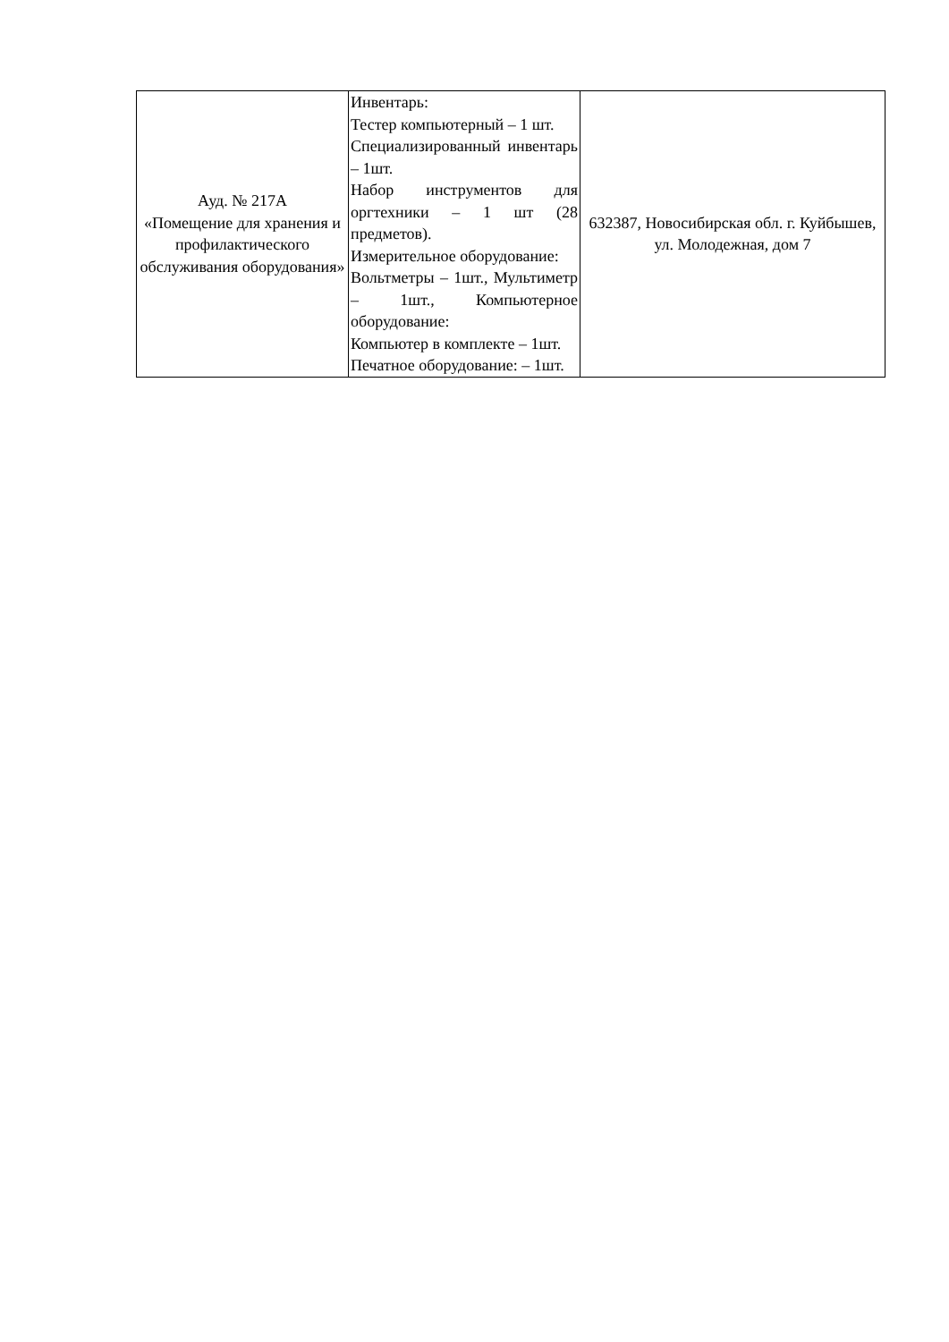| Ауд. № 217А «Помещение для хранения и профилактического обслуживания оборудования» | Инвентарь: Тестер компьютерный – 1 шт. Специализированный инвентарь – 1шт. Набор инструментов для оргтехники – 1 шт (28 предметов). Измерительное оборудование: Вольтметры – 1шт., Мультиметр – 1шт., Компьютерное оборудование: Компьютер в комплекте – 1шт. Печатное оборудование: – 1шт. | 632387, Новосибирская обл. г. Куйбышев, ул. Молодежная, дом 7 |